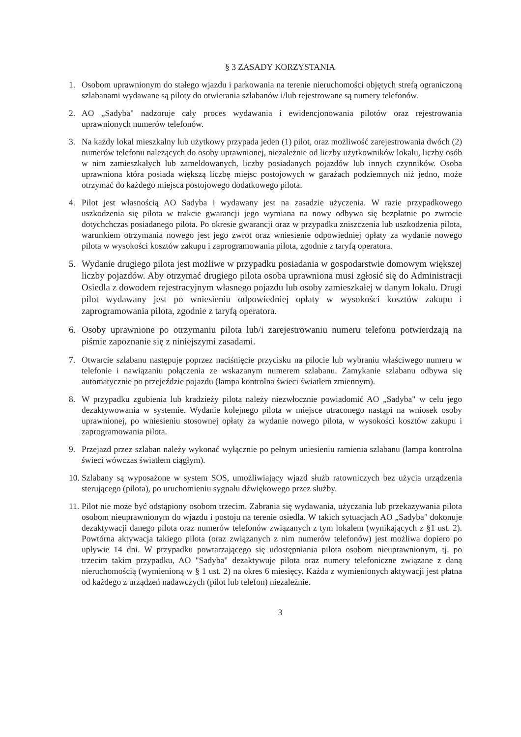§ 3 ZASADY KORZYSTANIA
1. Osobom uprawnionym do stałego wjazdu i parkowania na terenie nieruchomości objętych strefą ograniczoną szlabanami wydawane są piloty do otwierania szlabanów i/lub rejestrowane są numery telefonów.
2. AO „Sadyba" nadzoruje cały proces wydawania i ewidencjonowania pilotów oraz rejestrowania uprawnionych numerów telefonów.
3. Na każdy lokal mieszkalny lub użytkowy przypada jeden (1) pilot, oraz możliwość zarejestrowania dwóch (2) numerów telefonu należących do osoby uprawnionej, niezależnie od liczby użytkowników lokalu, liczby osób w nim zamieszkałych lub zameldowanych, liczby posiadanych pojazdów lub innych czynników. Osoba uprawniona która posiada większą liczbę miejsc postojowych w garażach podziemnych niż jedno, może otrzymać do każdego miejsca postojowego dodatkowego pilota.
4. Pilot jest własnością AO Sadyba i wydawany jest na zasadzie użyczenia. W razie przypadkowego uszkodzenia się pilota w trakcie gwarancji jego wymiana na nowy odbywa się bezpłatnie po zwrocie dotychchczas posiadanego pilota. Po okresie gwarancji oraz w przypadku zniszczenia lub uszkodzenia pilota, warunkiem otrzymania nowego jest jego zwrot oraz wniesienie odpowiedniej opłaty za wydanie nowego pilota w wysokości kosztów zakupu i zaprogramowania pilota, zgodnie z taryfą operatora.
5. Wydanie drugiego pilota jest możliwe w przypadku posiadania w gospodarstwie domowym większej liczby pojazdów. Aby otrzymać drugiego pilota osoba uprawniona musi zgłosić się do Administracji Osiedla z dowodem rejestracyjnym własnego pojazdu lub osoby zamieszkałej w danym lokalu. Drugi pilot wydawany jest po wniesieniu odpowiedniej opłaty w wysokości kosztów zakupu i zaprogramowania pilota, zgodnie z taryfą operatora.
6. Osoby uprawnione po otrzymaniu pilota lub/i zarejestrowaniu numeru telefonu potwierdzają na piśmie zapoznanie się z niniejszymi zasadami.
7. Otwarcie szlabanu następuje poprzez naciśnięcie przycisku na pilocie lub wybraniu właściwego numeru w telefonie i nawiązaniu połączenia ze wskazanym numerem szlabanu. Zamykanie szlabanu odbywa się automatycznie po przejeździe pojazdu (lampa kontrolna świeci światłem zmiennym).
8. W przypadku zgubienia lub kradzieży pilota należy niezwłocznie powiadomić AO „Sadyba" w celu jego dezaktywowania w systemie. Wydanie kolejnego pilota w miejsce utraconego nastąpi na wniosek osoby uprawnionej, po wniesieniu stosownej opłaty za wydanie nowego pilota, w wysokości kosztów zakupu i zaprogramowania pilota.
9. Przejazd przez szlaban należy wykonać wyłącznie po pełnym uniesieniu ramienia szlabanu (lampa kontrolna świeci wówczas światłem ciągłym).
10.
Szlabany są wyposażone w system SOS, umożliwiający wjazd służb ratowniczych bez użycia urządzenia sterującego (pilota), po uruchomieniu sygnału dźwiękowego przez służby.
11.
Pilot nie może być odstąpiony osobom trzecim. Zabrania się wydawania, użyczania lub przekazywania pilota osobom nieuprawnionym do wjazdu i postoju na terenie osiedla. W takich sytuacjach AO „Sadyba" dokonuje dezaktywacji danego pilota oraz numerów telefonów związanych z tym lokalem (wynikających z §1 ust. 2). Powtórna aktywacja takiego pilota (oraz związanych z nim numerów telefonów) jest możliwa dopiero po upływie 14 dni. W przypadku powtarzającego się udostępniania pilota osobom nieuprawnionym, tj. po trzecim takim przypadku, AO "Sadyba" dezaktywuje pilota oraz numery telefoniczne związane z daną nieruchomością (wymienioną w § 1 ust. 2) na okres 6 miesięcy. Każda z wymienionych aktywacji jest płatna od każdego z urządzeń nadawczych (pilot lub telefon) niezależnie.
3